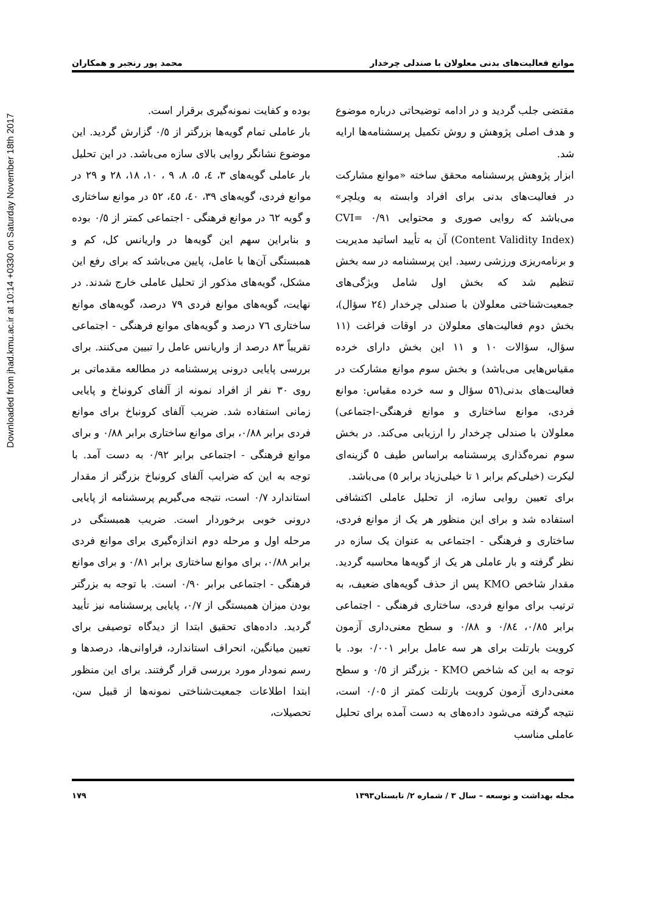Downloaded from jhad.kmu.ac.ir at 10:14 +0330 on Saturday November 18th 2017
موانع فعالیت‌های بدنی معلولان با صندلی چرخدار محمد پور رنجبر و همکاران
مقتضی جلب گردید و در ادامه توضیحاتی درباره موضوع و هدف اصلی پژوهش و روش تکمیل پرسشنامه‌ها ارایه شد.
ابزار پژوهش پرسشنامه محقق ساخته «موانع مشارکت در فعالیت‌های بدنی برای افراد وابسته به ویلچر» می‌باشد که روایی صوری و محتوایی ۰/۹۱ =CVI (Content Validity Index) آن به تأیید اساتید مدیریت و برنامه‌ریزی ورزشی رسید. این پرسشنامه در سه بخش تنظیم شد که بخش اول شامل ویژگی‌های جمعیت‌شناختی معلولان با صندلی چرخدار (۲٤ سؤال)، بخش دوم فعالیت‌های معلولان در اوقات فراغت (۱۱ سؤال، سؤالات ۱۰ و ۱۱ این بخش دارای خرده مقیاس‌هایی می‌باشد) و بخش سوم موانع مشارکت در فعالیت‌های بدنی(٥٦ سؤال و سه خرده مقیاس: موانع فردی، موانع ساختاری و موانع فرهنگی-اجتماعی) معلولان با صندلی چرخدار را ارزیابی می‌کند. در بخش سوم نمره‌گذاری پرسشنامه براساس طیف ٥ گزینه‌ای لیکرت (خیلی‌کم برابر ۱ تا خیلی‌زیاد برابر ٥) می‌باشد.
برای تعیین روایی سازه، از تحلیل عاملی اکتشافی استفاده شد و برای این منظور هر یک از موانع فردی، ساختاری و فرهنگی - اجتماعی به عنوان یک سازه در نظر گرفته و بار عاملی هر یک از گویه‌ها محاسبه گردید. مقدار شاخص KMO پس از حذف گویه‌های ضعیف، به ترتیب برای موانع فردی، ساختاری فرهنگی - اجتماعی برابر ۰/۸٥، ۰/۸٤ و ۰/۸۸ و سطح معنی‌داری آزمون کرویت بارتلت برای هر سه عامل برابر ۰/۰۰۱ بود. با توجه به این که شاخص KMO - بزرگتر از ۰/٥ و سطح معنی‌داری آزمون کرویت بارتلت کمتر از ۰/۰٥ است، نتیجه گرفته می‌شود داده‌های به دست آمده برای تحلیل عاملی مناسب
بوده و کفایت نمونه‌گیری برقرار است.
بار عاملی تمام گویه‌ها بزرگتر از ۰/٥ گزارش گردید. این موضوع نشانگر روایی بالای سازه می‌باشد. در این تحلیل بار عاملی گویه‌های ۳، ٤، ٥، ۸، ۹ ، ۱۰، ۱۸، ۲۸ و ۲۹ در موانع فردی، گویه‌های ۳۹، ٤۰، ٤٥، ٥۲ در موانع ساختاری و گویه ٦۲ در موانع فرهنگی - اجتماعی کمتر از ۰/٥ بوده و بنابراین سهم این گویه‌ها در واریانس کل، کم و همبستگی آن‌ها با عامل، پایین می‌باشد که برای رفع این مشکل، گویه‌های مذکور از تحلیل عاملی خارج شدند. در نهایت، گویه‌های موانع فردی ۷۹ درصد، گویه‌های موانع ساختاری ۷٦ درصد و گویه‌های موانع فرهنگی - اجتماعی تقریباً ۸۳ درصد از واریانس عامل را تبیین می‌کنند. برای بررسی پایایی درونی پرسشنامه در مطالعه مقدماتی بر روی ۳۰ نفر از افراد نمونه از آلفای کرونباخ و پایایی زمانی استفاده شد. ضریب آلفای کرونباخ برای موانع فردی برابر ۰/۸۸، برای موانع ساختاری برابر ۰/۸۸ و برای موانع فرهنگی - اجتماعی برابر ۰/۹۲ به دست آمد. با توجه به این که ضرایب آلفای کرونباخ بزرگتر از مقدار استاندارد ۰/۷ است، نتیجه می‌گیریم پرسشنامه از پایایی درونی خوبی برخوردار است. ضریب همبستگی در مرحله اول و مرحله دوم اندازه‌گیری برای موانع فردی برابر ۰/۸۸، برای موانع ساختاری برابر ۰/۸۱ و برای موانع فرهنگی - اجتماعی برابر ۰/۹۰ است. با توجه به بزرگتر بودن میزان همبستگی از ۰/۷، پایایی پرسشنامه نیز تأیید گردید. داده‌های تحقیق ابتدا از دیدگاه توصیفی برای تعیین میانگین، انحراف استاندارد، فراوانی‌ها، درصدها و رسم نمودار مورد بررسی قرار گرفتند. برای این منظور ابتدا اطلاعات جمعیت‌شناختی نمونه‌ها از قبیل سن، تحصیلات،
مجله بهداشت و توسعه – سال ۳ / شماره ۲/ تابستان۱۳۹۳ ۱۷۹